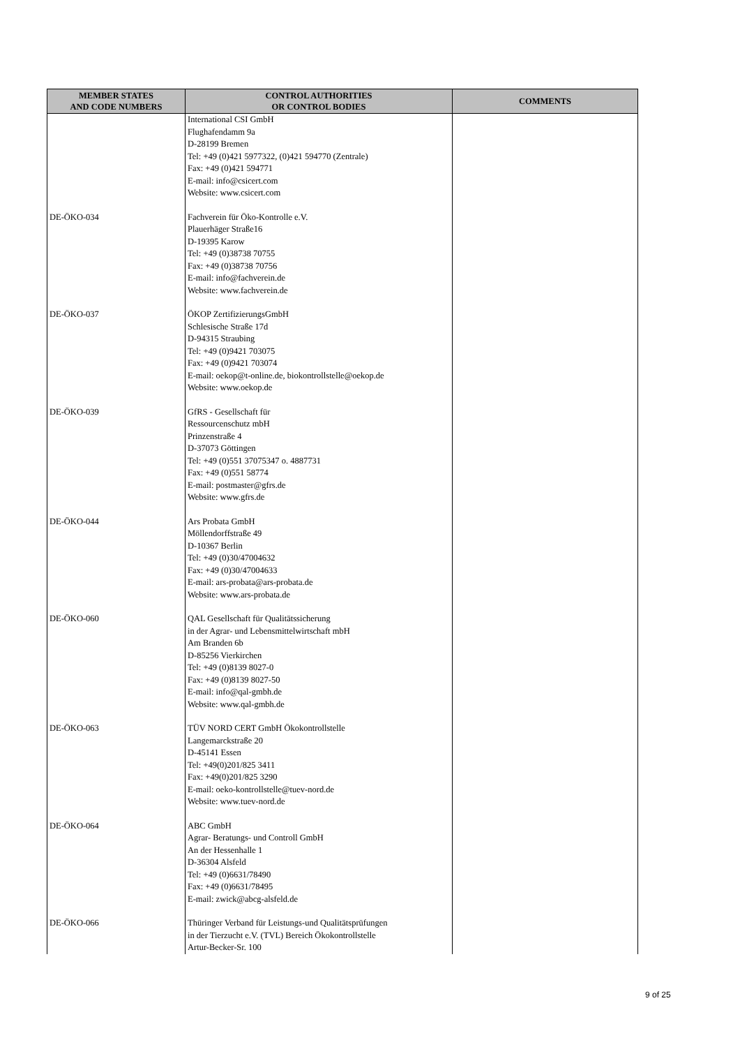| MEMBER STATES AND CODE NUMBERS | CONTROL AUTHORITIES OR CONTROL BODIES | COMMENTS |
| --- | --- | --- |
| | International CSI GmbH Flughafendamm 9a D-28199 Bremen Tel: +49 (0)421 5977322, (0)421 594770 (Zentrale) Fax: +49 (0)421 594771 E-mail: info@csicert.com Website: www.csicert.com | |
| DE-ÖKO-034 | Fachverein für Öko-Kontrolle e.V. Plauerhäger Straße16 D-19395 Karow Tel: +49 (0)38738 70755 Fax: +49 (0)38738 70756 E-mail: info@fachverein.de Website: www.fachverein.de | |
| DE-ÖKO-037 | ÖKOP ZertifizierungsGmbH Schlesische Straße 17d D-94315 Straubing Tel: +49 (0)9421 703075 Fax: +49 (0)9421 703074 E-mail: oekop@t-online.de, biokontrollstelle@oekop.de Website: www.oekop.de | |
| DE-ÖKO-039 | GfRS - Gesellschaft für Ressourcenschutz mbH Prinzenstraße 4 D-37073 Göttingen Tel: +49 (0)551 37075347 o. 4887731 Fax: +49 (0)551 58774 E-mail: postmaster@gfrs.de Website: www.gfrs.de | |
| DE-ÖKO-044 | Ars Probata GmbH Möllendorffstraße 49 D-10367 Berlin Tel: +49 (0)30/47004632 Fax: +49 (0)30/47004633 E-mail: ars-probata@ars-probata.de Website: www.ars-probata.de | |
| DE-ÖKO-060 | QAL Gesellschaft für Qualitätssicherung in der Agrar- und Lebensmittelwirtschaft mbH Am Branden 6b D-85256 Vierkirchen Tel: +49 (0)8139 8027-0 Fax: +49 (0)8139 8027-50 E-mail: info@qal-gmbh.de Website: www.qal-gmbh.de | |
| DE-ÖKO-063 | TÜV NORD CERT GmbH Ökokontrollstelle Langemarckstraße 20 D-45141 Essen Tel: +49(0)201/825 3411 Fax: +49(0)201/825 3290 E-mail: oeko-kontrollstelle@tuev-nord.de Website: www.tuev-nord.de | |
| DE-ÖKO-064 | ABC GmbH Agrar- Beratungs- und Controll GmbH An der Hessenhalle 1 D-36304 Alsfeld Tel: +49 (0)6631/78490 Fax: +49 (0)6631/78495 E-mail: zwick@abcg-alsfeld.de | |
| DE-ÖKO-066 | Thüringer Verband für Leistungs-und Qualitätsprüfungen in der Tierzucht e.V. (TVL) Bereich Ökokontrollstelle Artur-Becker-Sr. 100 | |
9 of 25